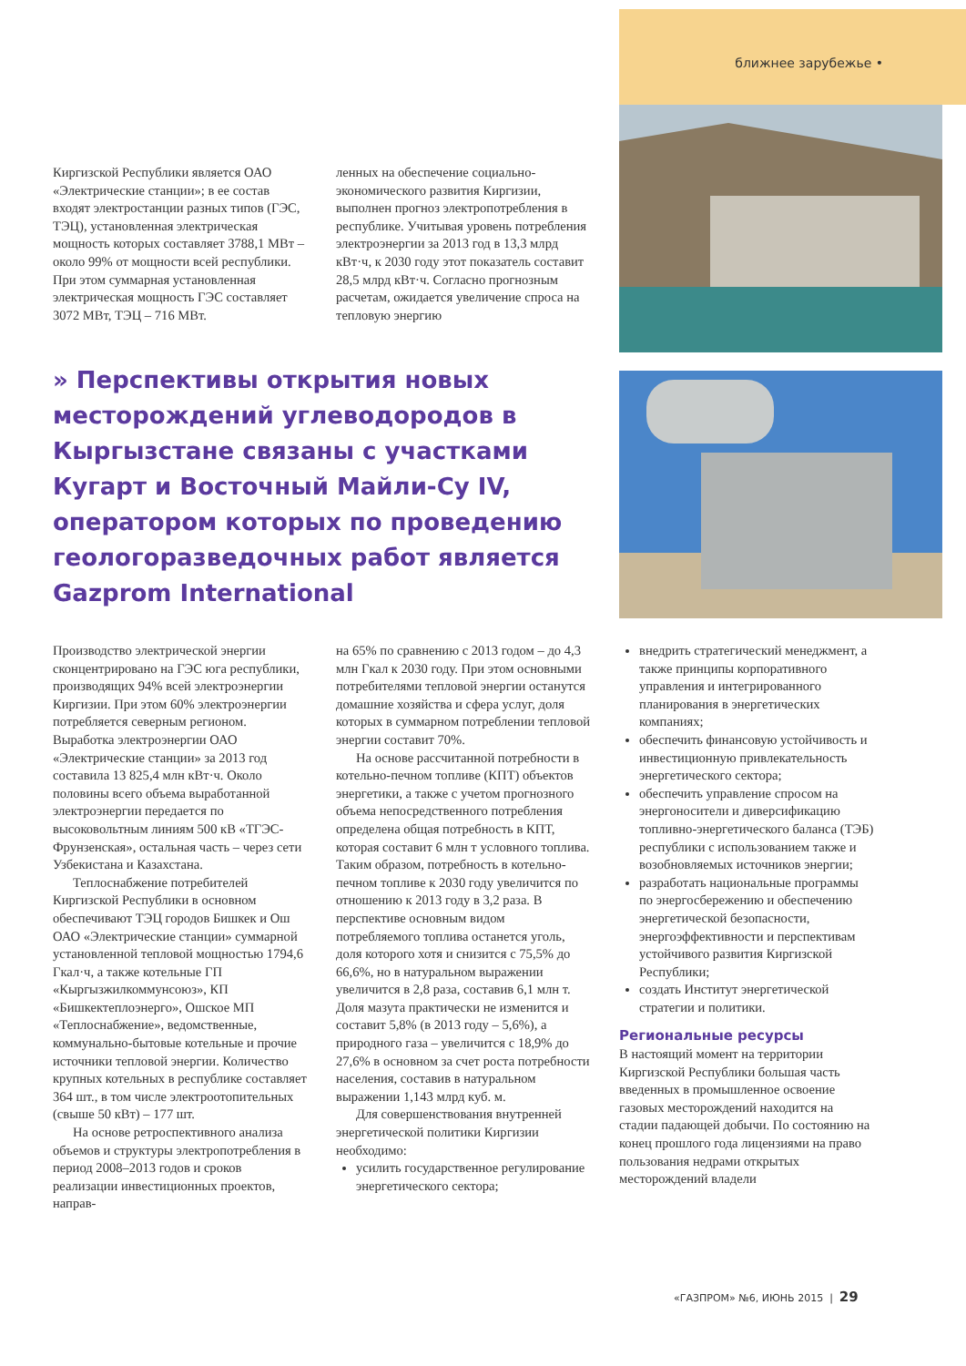ближнее зарубежье •
Киргизской Республики является ОАО «Электрические станции»; в ее состав входят электростанции разных типов (ГЭС, ТЭЦ), установленная электрическая мощность которых составляет 3788,1 МВт – около 99% от мощности всей республики. При этом суммарная установленная электрическая мощность ГЭС составляет 3072 МВт, ТЭЦ – 716 МВт.
ленных на обеспечение социально-экономического развития Киргизии, выполнен прогноз электропотребления в республике. Учитывая уровень потребления электроэнергии за 2013 год в 13,3 млрд кВт·ч, к 2030 году этот показатель составит 28,5 млрд кВт·ч. Согласно прогнозным расчетам, ожидается увеличение спроса на тепловую энергию
» Перспективы открытия новых месторождений углеводородов в Кыргызстане связаны с участками Кугарт и Восточный Майли-Су IV, оператором которых по проведению геологоразведочных работ является Gazprom International
Производство электрической энергии сконцентрировано на ГЭС юга республики, производящих 94% всей электроэнергии Киргизии. При этом 60% электроэнергии потребляется северным регионом. Выработка электроэнергии ОАО «Электрические станции» за 2013 год составила 13 825,4 млн кВт·ч. Около половины всего объема выработанной электроэнергии передается по высоковольтным линиям 500 кВ «ТГЭС-Фрунзенская», остальная часть – через сети Узбекистана и Казахстана.
Теплоснабжение потребителей Киргизской Республики в основном обеспечивают ТЭЦ городов Бишкек и Ош ОАО «Электрические станции» суммарной установленной тепловой мощностью 1794,6 Гкал·ч, а также котельные ГП «Кыргызжилкоммунсоюз», КП «Бишкектеплоэнерго», Ошское МП «Теплоснабжение», ведомственные, коммунально-бытовые котельные и прочие источники тепловой энергии. Количество крупных котельных в республике составляет 364 шт., в том числе электроотопительных (свыше 50 кВт) – 177 шт.
На основе ретроспективного анализа объемов и структуры электропотребления в период 2008–2013 годов и сроков реализации инвестиционных проектов, направ-
на 65% по сравнению с 2013 годом – до 4,3 млн Гкал к 2030 году. При этом основными потребителями тепловой энергии останутся домашние хозяйства и сфера услуг, доля которых в суммарном потреблении тепловой энергии составит 70%.
На основе рассчитанной потребности в котельно-печном топливе (КПТ) объектов энергетики, а также с учетом прогнозного объема непосредственного потребления определена общая потребность в КПТ, которая составит 6 млн т условного топлива. Таким образом, потребность в котельно-печном топливе к 2030 году увеличится по отношению к 2013 году в 3,2 раза. В перспективе основным видом потребляемого топлива останется уголь, доля которого хотя и снизится с 75,5% до 66,6%, но в натуральном выражении увеличится в 2,8 раза, составив 6,1 млн т. Доля мазута практически не изменится и составит 5,8% (в 2013 году – 5,6%), а природного газа – увеличится с 18,9% до 27,6% в основном за счет роста потребности населения, составив в натуральном выражении 1,143 млрд куб. м.
Для совершенствования внутренней энергетической политики Киргизии необходимо:
усилить государственное регулирование энергетического сектора;
внедрить стратегический менеджмент, а также принципы корпоративного управления и интегрированного планирования в энергетических компаниях;
обеспечить финансовую устойчивость и инвестиционную привлекательность энергетического сектора;
обеспечить управление спросом на энергоносители и диверсификацию топливно-энергетического баланса (ТЭБ) республики с использованием также и возобновляемых источников энергии;
разработать национальные программы по энергосбережению и обеспечению энергетической безопасности, энергоэффективности и перспективам устойчивого развития Киргизской Республики;
создать Институт энергетической стратегии и политики.
Региональные ресурсы
В настоящий момент на территории Киргизской Республики большая часть введенных в промышленное освоение газовых месторождений находится на стадии падающей добычи. По состоянию на конец прошлого года лицензиями на право пользования недрами открытых месторождений владели
«ГАЗПРОМ» №6, ИЮНЬ 2015 | 29